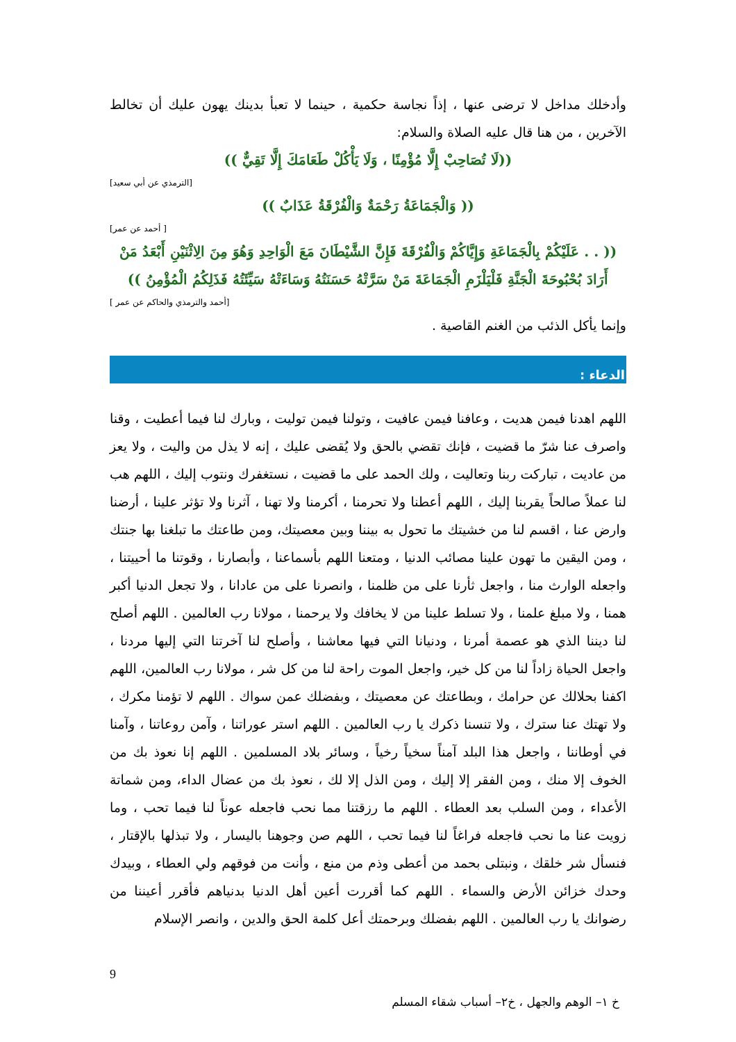وأدخلك مداخل لا ترضى عنها ، إذاً نجاسة حكمية ، حينما لا تعبأ بدينك يهون عليك أن تخالط الآخرين ، من هنا قال عليه الصلاة والسلام:
((لَا تُصَاحِبْ إِلَّا مُؤْمِنًا ، وَلَا يَأْكُلْ طَعَامَكَ إِلَّا تَقِيٌّ ))
[الترمذي عن أبي سعيد]
(( وَالْجَمَاعَةُ رَحْمَةٌ وَالْفُرْقَةُ عَذَابٌ ))
[ أحمد عن عمر]
(( . . عَلَيْكُمْ بِالْجَمَاعَةِ وَإِيَّاكُمْ وَالْفُرْقَةَ فَإِنَّ الشَّيْطَانَ مَعَ الْوَاحِدِ وَهُوَ مِنَ الِاثْنَيْنِ أَبْعَدُ مَنْ أَرَادَ بُحْبُوحَةَ الْجَنَّةِ فَلْيَلْزَمِ الْجَمَاعَةَ مَنْ سَرَّتْهُ حَسَنَتُهُ وَسَاءَتْهُ سَيِّئَتُهُ فَذَلِكُمُ الْمُؤْمِنُ ))
[أحمد والترمذي والحاكم عن عمر ]
وإنما يأكل الذئب من الغنم القاصية .
الدعاء :
اللهم اهدنا فيمن هديت ، وعافنا فيمن عافيت ، وتولنا فيمن توليت ، وبارك لنا فيما أعطيت ، وقنا واصرف عنا شرّ ما قضيت ، فإنك تقضي بالحق ولا يُقضى عليك ، إنه لا يذل من واليت ، ولا يعز من عاديت ، تباركت ربنا وتعاليت ، ولك الحمد على ما قضيت ، نستغفرك ونتوب إليك ، اللهم هب لنا عملاً صالحاً يقربنا إليك ، اللهم أعطنا ولا تحرمنا ، أكرمنا ولا تهنا ، آثرنا ولا تؤثر علينا ، أرضنا وارض عنا ، اقسم لنا من خشيتك ما تحول به بيننا وبين معصيتك، ومن طاعتك ما تبلغنا بها جنتك ، ومن اليقين ما تهون علينا مصائب الدنيا ، ومتعنا اللهم بأسماعنا ، وأبصارنا ، وقوتنا ما أحييتنا ، واجعله الوارث منا ، واجعل ثأرنا على من ظلمنا ، وانصرنا على من عادانا ، ولا تجعل الدنيا أكبر همنا ، ولا مبلغ علمنا ، ولا تسلط علينا من لا يخافك ولا يرحمنا ، مولانا رب العالمين . اللهم أصلح لنا ديننا الذي هو عصمة أمرنا ، ودنيانا التي فيها معاشنا ، وأصلح لنا آخرتنا التي إليها مردنا ، واجعل الحياة زاداً لنا من كل خير، واجعل الموت راحة لنا من كل شر ، مولانا رب العالمين، اللهم اكفنا بحلالك عن حرامك ، وبطاعتك عن معصيتك ، وبفضلك عمن سواك . اللهم لا تؤمنا مكرك ، ولا تهتك عنا سترك ، ولا تنسنا ذكرك يا رب العالمين . اللهم استر عوراتنا ، وآمن روعاتنا ، وآمنا في أوطاننا ، واجعل هذا البلد آمناً سخياً رخياً ، وسائر بلاد المسلمين . اللهم إنا نعوذ بك من الخوف إلا منك ، ومن الفقر إلا إليك ، ومن الذل إلا لك ، نعوذ بك من عضال الداء، ومن شماتة الأعداء ، ومن السلب بعد العطاء . اللهم ما رزقتنا مما نحب فاجعله عوناً لنا فيما تحب ، وما زويت عنا ما نحب فاجعله فراغاً لنا فيما تحب ، اللهم صن وجوهنا باليسار ، ولا تبذلها بالإقتار ، فنسأل شر خلقك ، ونبتلى بحمد من أعطى وذم من منع ، وأنت من فوقهم ولي العطاء ، وبيدك وحدك خزائن الأرض والسماء . اللهم كما أقررت أعين أهل الدنيا بدنياهم فأقرر أعيننا من رضوانك يا رب العالمين . اللهم بفضلك وبرحمتك أعل كلمة الحق والدين ، وانصر الإسلام
9
خ ١– الوهم والجهل ، خ٢– أسباب شقاء المسلم